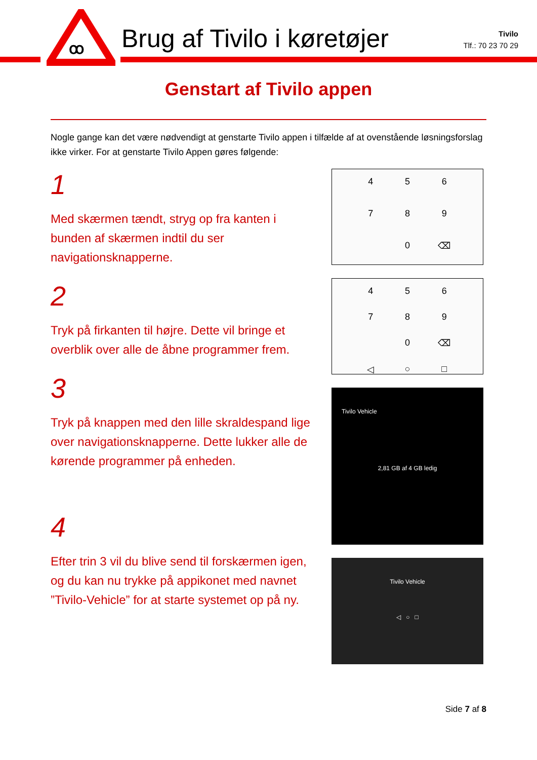ꝏ
Brug af Tivilo i køretøjer
Tivilo
Tlf.: 70 23 70 29
Genstart af Tivilo appen
Nogle gange kan det være nødvendigt at genstarte Tivilo appen i tilfælde af at ovenstående løsningsforslag ikke virker. For at genstarte Tivilo Appen gøres følgende:
1
Med skærmen tændt, stryg op fra kanten i bunden af skærmen indtil du ser navigationsknapperne.
2
Tryk på firkanten til højre. Dette vil bringe et overblik over alle de åbne programmer frem.
3
Tryk på knappen med den lille skraldespand lige over navigationsknapperne. Dette lukker alle de kørende programmer på enheden.
4
Efter trin 3 vil du blive send til forskærmen igen, og du kan nu trykke på appikonet med navnet ”Tivilo-Vehicle” for at starte systemet op på ny.
456789 0 ⌫
456789 0 ⌫ ◁ ○ □
Tivilo Vehicle
2,81 GB af 4 GB ledig
Tivilo Vehicle
◁ ○ □
Side 7 af 8